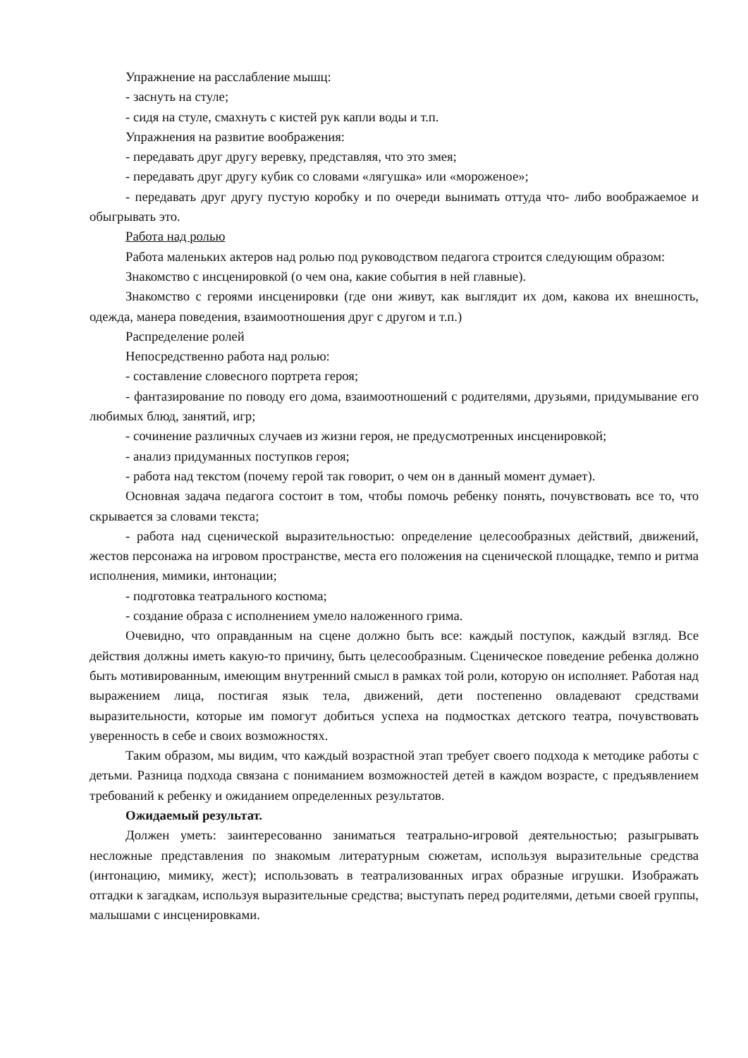Упражнение на расслабление мышц:
- заснуть на стуле;
- сидя на стуле, смахнуть с кистей рук капли воды и т.п.
Упражнения на развитие воображения:
- передавать друг другу веревку, представляя, что это змея;
- передавать друг другу кубик со словами «лягушка» или «мороженое»;
- передавать друг другу пустую коробку и по очереди вынимать оттуда что- либо воображаемое и обыгрывать это.
Работа над ролью
Работа маленьких актеров над ролью под руководством педагога строится следующим образом:
Знакомство с инсценировкой (о чем она, какие события в ней главные).
Знакомство с героями инсценировки (где они живут, как выглядит их дом, какова их внешность, одежда, манера поведения, взаимоотношения друг с другом и т.п.)
Распределение ролей
Непосредственно работа над ролью:
- составление словесного портрета героя;
- фантазирование по поводу его дома, взаимоотношений с родителями, друзьями, придумывание его любимых блюд, занятий, игр;
- сочинение различных случаев из жизни героя, не предусмотренных инсценировкой;
- анализ придуманных поступков героя;
- работа над текстом (почему герой так говорит, о чем он в данный момент думает).
Основная задача педагога состоит в том, чтобы помочь ребенку понять, почувствовать все то, что скрывается за словами текста;
- работа над сценической выразительностью: определение целесообразных действий, движений, жестов персонажа на игровом пространстве, места его положения на сценической площадке, темпо и ритма исполнения, мимики, интонации;
- подготовка театрального костюма;
- создание образа с исполнением умело наложенного грима.
Очевидно, что оправданным на сцене должно быть все: каждый поступок, каждый взгляд. Все действия должны иметь какую-то причину, быть целесообразным. Сценическое поведение ребенка должно быть мотивированным, имеющим внутренний смысл в рамках той роли, которую он исполняет. Работая над выражением лица, постигая язык тела, движений, дети постепенно овладевают средствами выразительности, которые им помогут добиться успеха на подмостках детского театра, почувствовать уверенность в себе и своих возможностях.
Таким образом, мы видим, что каждый возрастной этап требует своего подхода к методике работы с детьми. Разница подхода связана с пониманием возможностей детей в каждом возрасте, с предъявлением требований к ребенку и ожиданием определенных результатов.
Ожидаемый результат.
Должен уметь: заинтересованно заниматься театрально-игровой деятельностью; разыгрывать несложные представления по знакомым литературным сюжетам, используя выразительные средства (интонацию, мимику, жест); использовать в театрализованных играх образные игрушки. Изображать отгадки к загадкам, используя выразительные средства; выступать перед родителями, детьми своей группы, малышами с инсценировками.